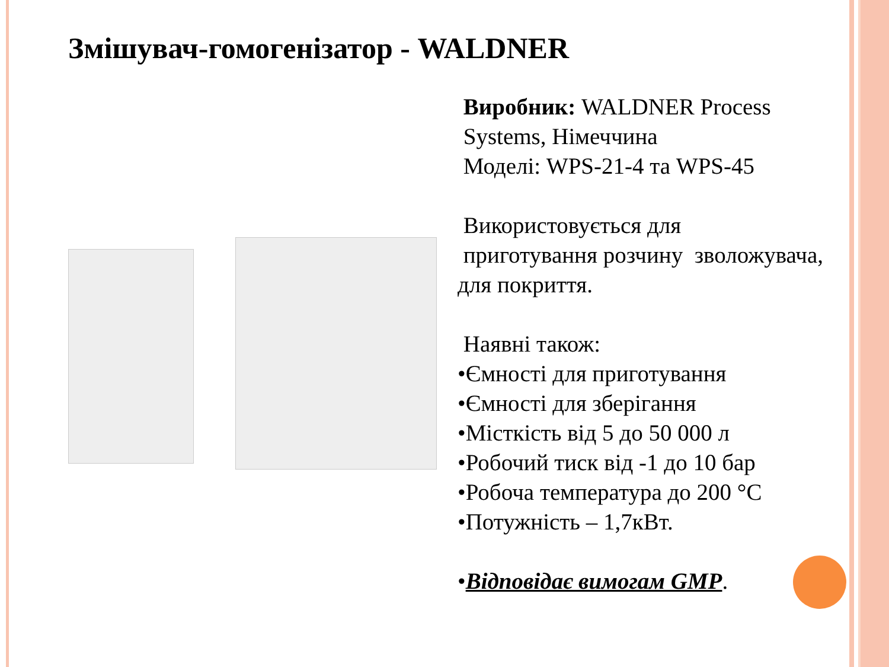Змішувач-гомогенізатор - WALDNER
Виробник: WALDNER Process Systems, Німеччина
Моделі: WPS-21-4 та WPS-45
Використовується для приготування розчину зволожувача, для покриття.
Наявні також:
•Ємності для приготування
•Ємності для зберігання
•Місткість від 5 до 50 000 л
•Робочий тиск від -1 до 10 бар
•Робоча температура до 200 °С
•Потужність – 1,7кВт.
•Відповідає вимогам GMP.